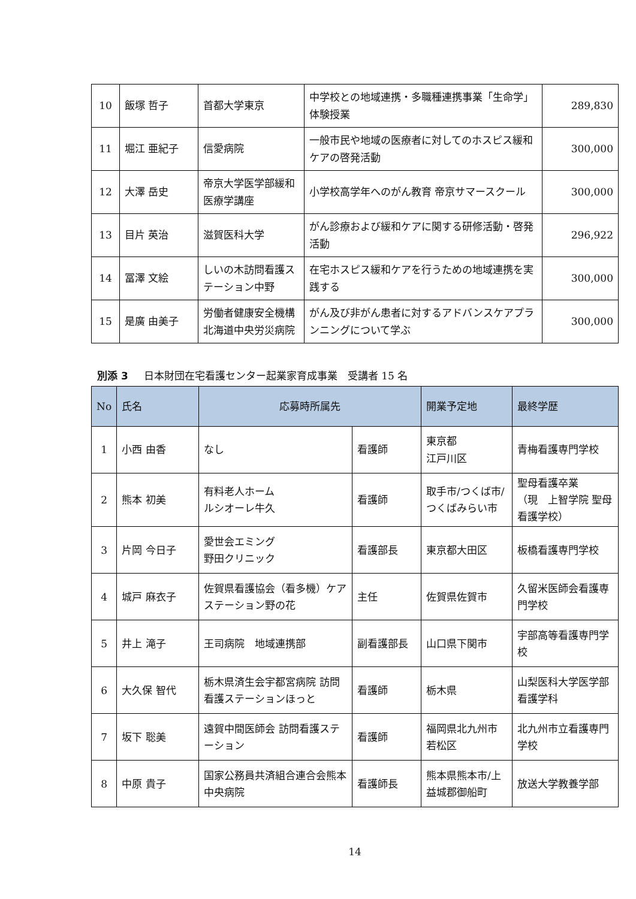| 10 | 飯塚 哲子 | 首都大学東京 | 中学校との地域連携・多職種連携事業「生命学」体験授業 | 289,830 |
| 11 | 堀江 亜紀子 | 信愛病院 | 一般市民や地域の医療者に対してのホスピス緩和ケアの啓発活動 | 300,000 |
| 12 | 大澤 岳史 | 帝京大学医学部緩和医療学講座 | 小学校高学年へのがん教育 帝京サマースクール | 300,000 |
| 13 | 目片 英治 | 滋賀医科大学 | がん診療および緩和ケアに関する研修活動・啓発活動 | 296,922 |
| 14 | 冨澤 文絵 | しいの木訪問看護ステーション中野 | 在宅ホスピス緩和ケアを行うための地域連携を実践する | 300,000 |
| 15 | 是廣 由美子 | 労働者健康安全機構北海道中央労災病院 | がん及び非がん患者に対するアドバンスケアプランニングについて学ぶ | 300,000 |
別添 3 日本財団在宅看護センター起業家育成事業　受講者 15 名
| No | 氏名 | 応募時所属先 | | 開業予定地 | 最終学歴 |
| --- | --- | --- | --- | --- | --- |
| 1 | 小西 由香 | なし | 看護師 | 東京都 江戸川区 | 青梅看護専門学校 |
| 2 | 熊本 初美 | 有料老人ホーム ルシオーレ牛久 | 看護師 | 取手市/つくば市/つくばみらい市 | 聖母看護卒業 （現 上智学院 聖母看護学校） |
| 3 | 片岡 今日子 | 愛世会エミング 野田クリニック | 看護部長 | 東京都大田区 | 板橋看護専門学校 |
| 4 | 城戸 麻衣子 | 佐賀県看護協会（看多機）ケアステーション野の花 | 主任 | 佐賀県佐賀市 | 久留米医師会看護専門学校 |
| 5 | 井上 滝子 | 王司病院 地域連携部 | 副看護部長 | 山口県下関市 | 宇部高等看護専門学校 |
| 6 | 大久保 智代 | 栃木県済生会宇都宮病院 訪問看護ステーションほっと | 看護師 | 栃木県 | 山梨医科大学医学部看護学科 |
| 7 | 坂下 聡美 | 遠賀中間医師会 訪問看護ステーション | 看護師 | 福岡県北九州市若松区 | 北九州市立看護専門学校 |
| 8 | 中原 貴子 | 国家公務員共済組合連合会熊本中央病院 | 看護師長 | 熊本県熊本市/上益城郡御船町 | 放送大学教養学部 |
14